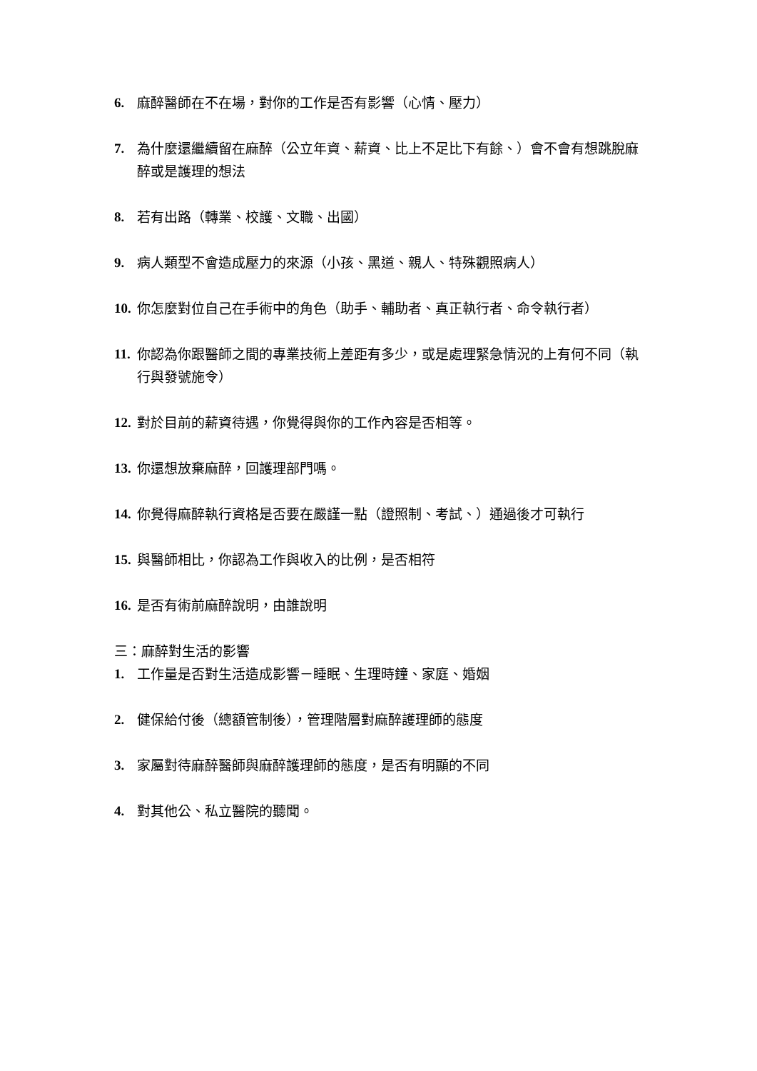6. 麻醉醫師在不在場，對你的工作是否有影響（心情、壓力）
7. 為什麼還繼續留在麻醉（公立年資、薪資、比上不足比下有餘、）會不會有想跳脫麻醉或是護理的想法
8. 若有出路（轉業、校護、文職、出國）
9. 病人類型不會造成壓力的來源（小孩、黑道、親人、特殊觀照病人）
10. 你怎麼對位自己在手術中的角色（助手、輔助者、真正執行者、命令執行者）
11. 你認為你跟醫師之間的專業技術上差距有多少，或是處理緊急情況的上有何不同（執行與發號施令）
12. 對於目前的薪資待遇，你覺得與你的工作內容是否相等。
13. 你還想放棄麻醉，回護理部門嗎。
14. 你覺得麻醉執行資格是否要在嚴謹一點（證照制、考試、）通過後才可執行
15. 與醫師相比，你認為工作與收入的比例，是否相符
16. 是否有術前麻醉說明，由誰說明
三：麻醉對生活的影響
1. 工作量是否對生活造成影響－睡眠、生理時鐘、家庭、婚姻
2. 健保給付後（總額管制後），管理階層對麻醉護理師的態度
3. 家屬對待麻醉醫師與麻醉護理師的態度，是否有明顯的不同
4. 對其他公、私立醫院的聽聞。